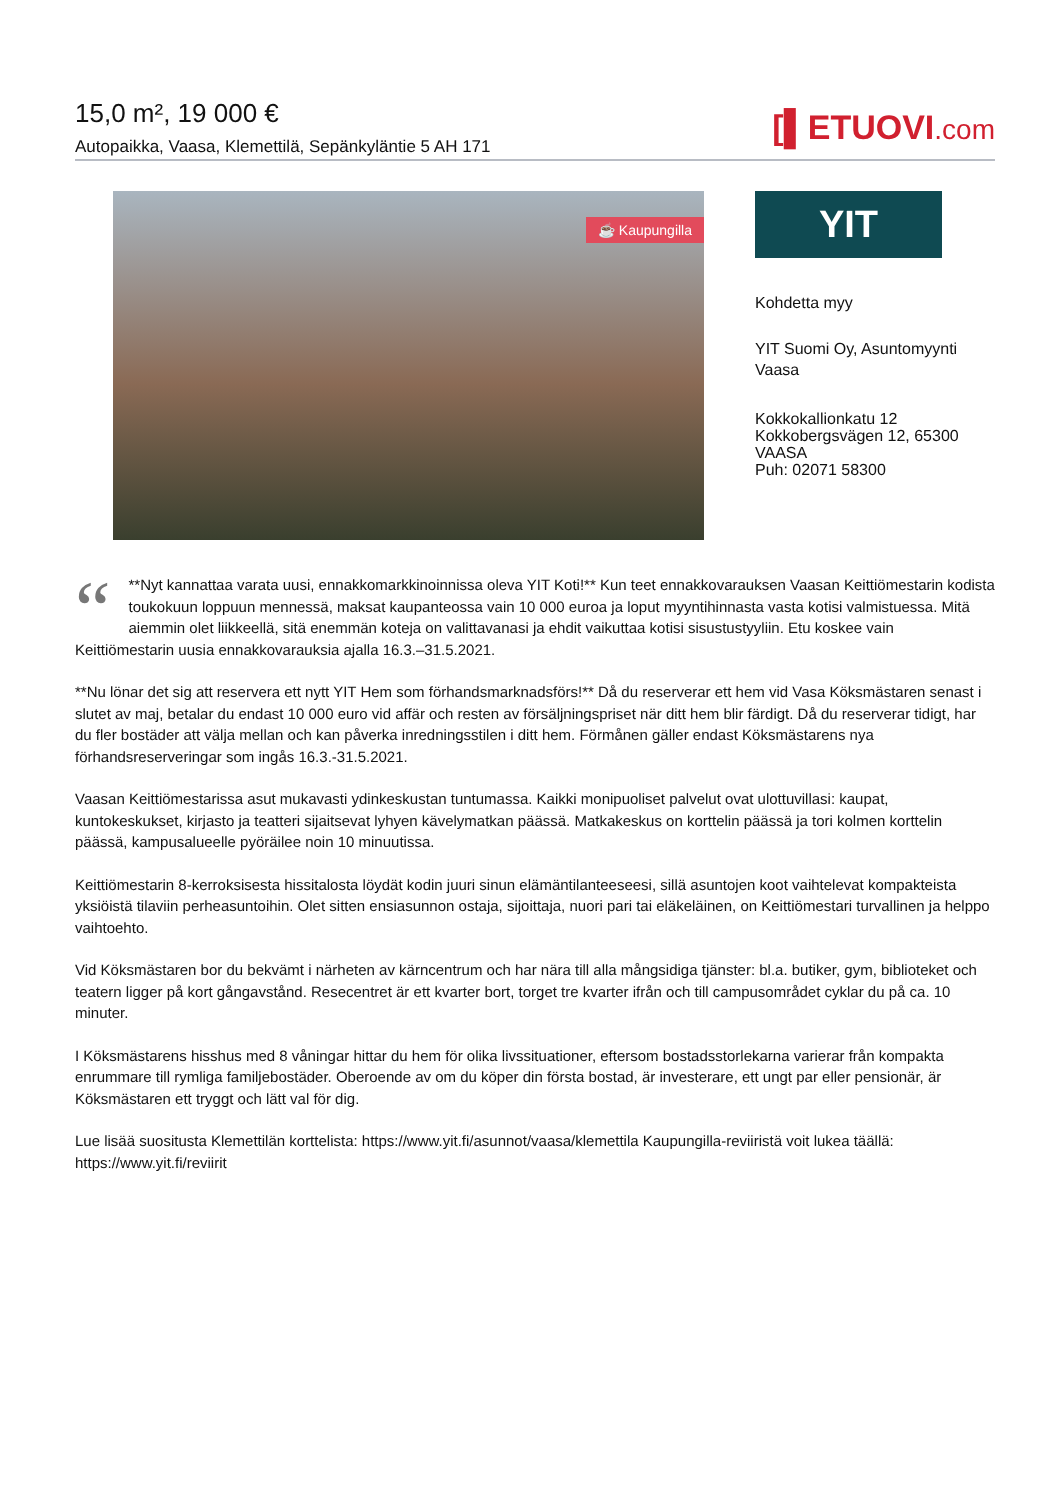15,0 m², 19 000 €
Autopaikka, Vaasa, Klemettilä, Sepänkyläntie 5 AH 171
[▌ETUOVI.com
☕ Kaupungilla
YIT
Kohdetta myy
YIT Suomi Oy, Asuntomyynti
Vaasa
Kokkokallionkatu 12
Kokkobergsvägen 12, 65300
VAASA
Puh: 02071 58300
“**Nyt kannattaa varata uusi, ennakkomarkkinoinnissa oleva YIT Koti!** Kun teet ennakkovarauksen Vaasan Keittiömestarin kodista toukokuun loppuun mennessä, maksat kaupanteossa vain 10 000 euroa ja loput myyntihinnasta vasta kotisi valmistuessa. Mitä aiemmin olet liikkeellä, sitä enemmän koteja on valittavanasi ja ehdit vaikuttaa kotisi sisustustyyliin. Etu koskee vain Keittiömestarin uusia ennakkovarauksia ajalla 16.3.–31.5.2021.
**Nu lönar det sig att reservera ett nytt YIT Hem som förhandsmarknadsförs!** Då du reserverar ett hem vid Vasa Köksmästaren senast i slutet av maj, betalar du endast 10 000 euro vid affär och resten av försäljningspriset när ditt hem blir färdigt. Då du reserverar tidigt, har du fler bostäder att välja mellan och kan påverka inredningsstilen i ditt hem. Förmånen gäller endast Köksmästarens nya förhandsreserveringar som ingås 16.3.-31.5.2021.
Vaasan Keittiömestarissa asut mukavasti ydinkeskustan tuntumassa. Kaikki monipuoliset palvelut ovat ulottuvillasi: kaupat, kuntokeskukset, kirjasto ja teatteri sijaitsevat lyhyen kävelymatkan päässä. Matkakeskus on korttelin päässä ja tori kolmen korttelin päässä, kampusalueelle pyöräilee noin 10 minuutissa.
Keittiömestarin 8-kerroksisesta hissitalosta löydät kodin juuri sinun elämäntilanteeseesi, sillä asuntojen koot vaihtelevat kompakteista yksiöistä tilaviin perheasuntoihin. Olet sitten ensiasunnon ostaja, sijoittaja, nuori pari tai eläkeläinen, on Keittiömestari turvallinen ja helppo vaihtoehto.
Vid Köksmästaren bor du bekvämt i närheten av kärncentrum och har nära till alla mångsidiga tjänster: bl.a. butiker, gym, biblioteket och teatern ligger på kort gångavstånd. Resecentret är ett kvarter bort, torget tre kvarter ifrån och till campusområdet cyklar du på ca. 10 minuter.
I Köksmästarens hisshus med 8 våningar hittar du hem för olika livssituationer, eftersom bostadsstorlekarna varierar från kompakta enrummare till rymliga familjebostäder. Oberoende av om du köper din första bostad, är investerare, ett ungt par eller pensionär, är Köksmästaren ett tryggt och lätt val för dig.
Lue lisää suositusta Klemettilän korttelista: https://www.yit.fi/asunnot/vaasa/klemettila Kaupungilla-reviiristä voit lukea täällä: https://www.yit.fi/reviirit